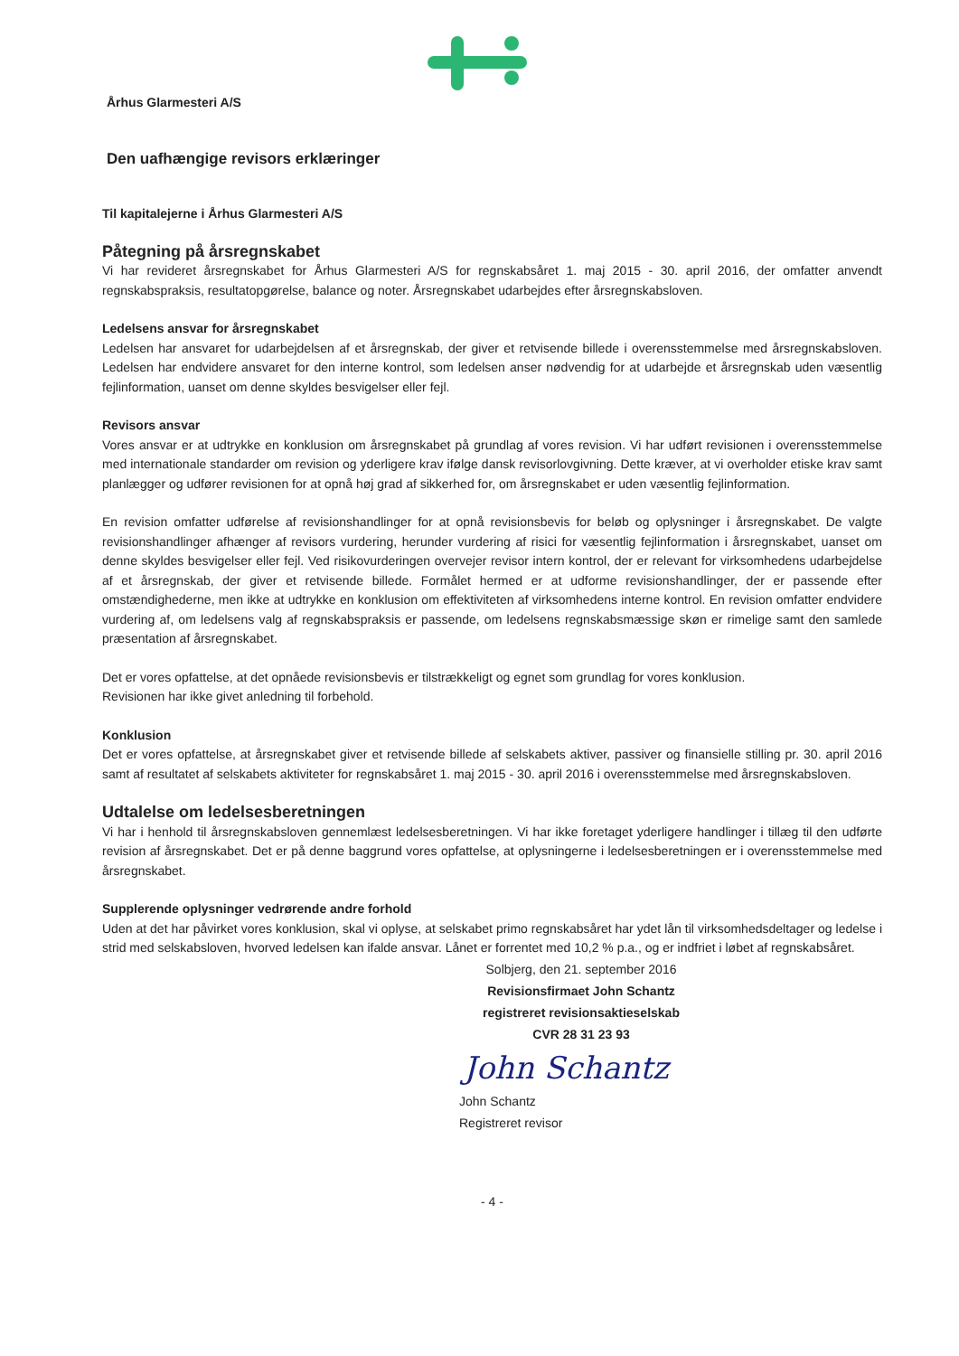Århus Glarmesteri A/S
Den uafhængige revisors erklæringer
Til kapitalejerne i Århus Glarmesteri A/S
Påtegning på årsregnskabet
Vi har revideret årsregnskabet for Århus Glarmesteri A/S for regnskabsåret 1. maj 2015 - 30. april 2016, der omfatter anvendt regnskabspraksis, resultatopgørelse, balance og noter. Årsregnskabet udarbejdes efter årsregnskabsloven.
Ledelsens ansvar for årsregnskabet
Ledelsen har ansvaret for udarbejdelsen af et årsregnskab, der giver et retvisende billede i overensstemmelse med årsregnskabsloven. Ledelsen har endvidere ansvaret for den interne kontrol, som ledelsen anser nødvendig for at udarbejde et årsregnskab uden væsentlig fejlinformation, uanset om denne skyldes besvigelser eller fejl.
Revisors ansvar
Vores ansvar er at udtrykke en konklusion om årsregnskabet på grundlag af vores revision. Vi har udført revisionen i overensstemmelse med internationale standarder om revision og yderligere krav ifølge dansk revisorlovgivning. Dette kræver, at vi overholder etiske krav samt planlægger og udfører revisionen for at opnå høj grad af sikkerhed for, om årsregnskabet er uden væsentlig fejlinformation.
En revision omfatter udførelse af revisionshandlinger for at opnå revisionsbevis for beløb og oplysninger i årsregnskabet. De valgte revisionshandlinger afhænger af revisors vurdering, herunder vurdering af risici for væsentlig fejlinformation i årsregnskabet, uanset om denne skyldes besvigelser eller fejl. Ved risikovurderingen overvejer revisor intern kontrol, der er relevant for virksomhedens udarbejdelse af et årsregnskab, der giver et retvisende billede. Formålet hermed er at udforme revisionshandlinger, der er passende efter omstændighederne, men ikke at udtrykke en konklusion om effektiviteten af virksomhedens interne kontrol. En revision omfatter endvidere vurdering af, om ledelsens valg af regnskabspraksis er passende, om ledelsens regnskabsmæssige skøn er rimelige samt den samlede præsentation af årsregnskabet.
Det er vores opfattelse, at det opnåede revisionsbevis er tilstrækkeligt og egnet som grundlag for vores konklusion.
Revisionen har ikke givet anledning til forbehold.
Konklusion
Det er vores opfattelse, at årsregnskabet giver et retvisende billede af selskabets aktiver, passiver og finansielle stilling pr. 30. april 2016 samt af resultatet af selskabets aktiviteter for regnskabsåret 1. maj 2015 - 30. april 2016 i overensstemmelse med årsregnskabsloven.
Udtalelse om ledelsesberetningen
Vi har i henhold til årsregnskabsloven gennemlæst ledelsesberetningen. Vi har ikke foretaget yderligere handlinger i tillæg til den udførte revision af årsregnskabet. Det er på denne baggrund vores opfattelse, at oplysningerne i ledelsesberetningen er i overensstemmelse med årsregnskabet.
Supplerende oplysninger vedrørende andre forhold
Uden at det har påvirket vores konklusion, skal vi oplyse, at selskabet primo regnskabsåret har ydet lån til virksomhedsdeltager og ledelse i strid med selskabsloven, hvorved ledelsen kan ifalde ansvar. Lånet er forrentet med 10,2 % p.a., og er indfriet i løbet af regnskabsåret.
Solbjerg, den 21. september 2016
Revisionsfirmaet John Schantz
registreret revisionsaktieselskab
CVR 28 31 23 93
John Schantz
John Schantz
Registreret revisor
- 4 -